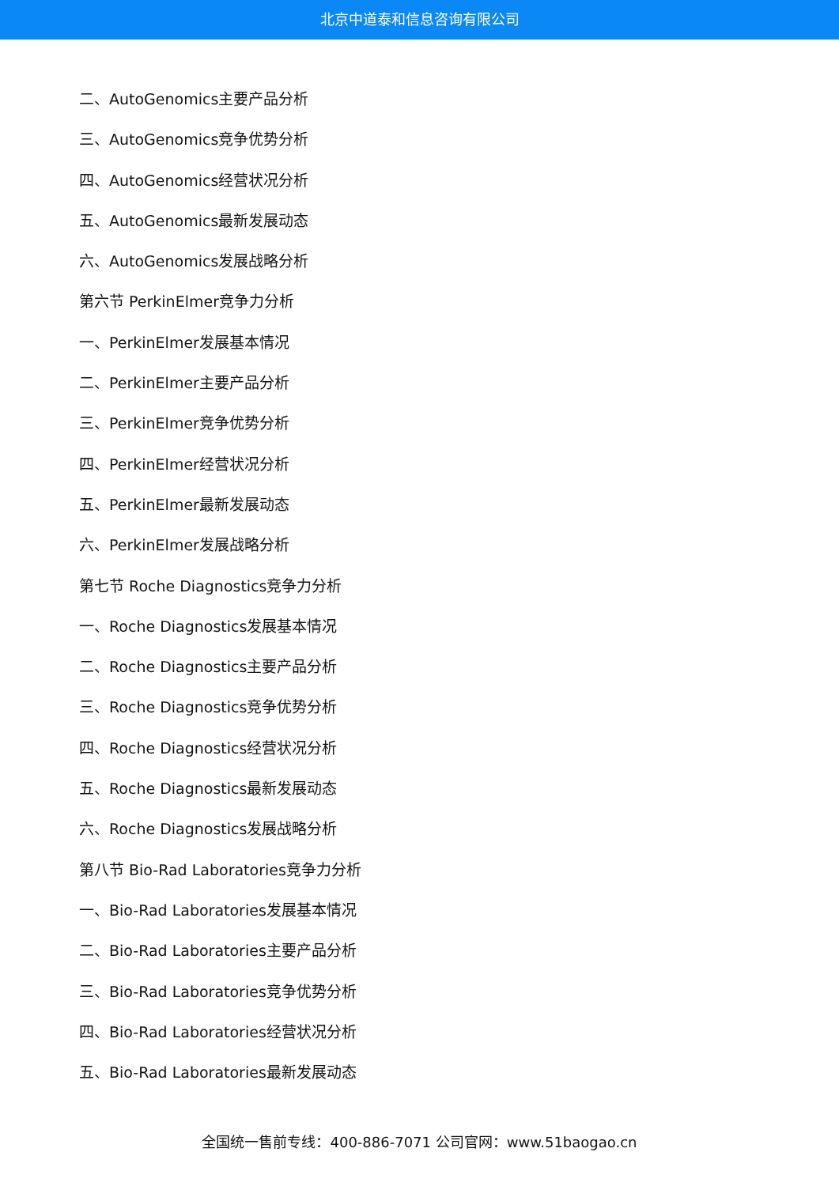北京中道泰和信息咨询有限公司
二、AutoGenomics主要产品分析
三、AutoGenomics竞争优势分析
四、AutoGenomics经营状况分析
五、AutoGenomics最新发展动态
六、AutoGenomics发展战略分析
第六节 PerkinElmer竞争力分析
一、PerkinElmer发展基本情况
二、PerkinElmer主要产品分析
三、PerkinElmer竞争优势分析
四、PerkinElmer经营状况分析
五、PerkinElmer最新发展动态
六、PerkinElmer发展战略分析
第七节 Roche Diagnostics竞争力分析
一、Roche Diagnostics发展基本情况
二、Roche Diagnostics主要产品分析
三、Roche Diagnostics竞争优势分析
四、Roche Diagnostics经营状况分析
五、Roche Diagnostics最新发展动态
六、Roche Diagnostics发展战略分析
第八节 Bio-Rad Laboratories竞争力分析
一、Bio-Rad Laboratories发展基本情况
二、Bio-Rad Laboratories主要产品分析
三、Bio-Rad Laboratories竞争优势分析
四、Bio-Rad Laboratories经营状况分析
五、Bio-Rad Laboratories最新发展动态
全国统一售前专线：400-886-7071 公司官网：www.51baogao.cn